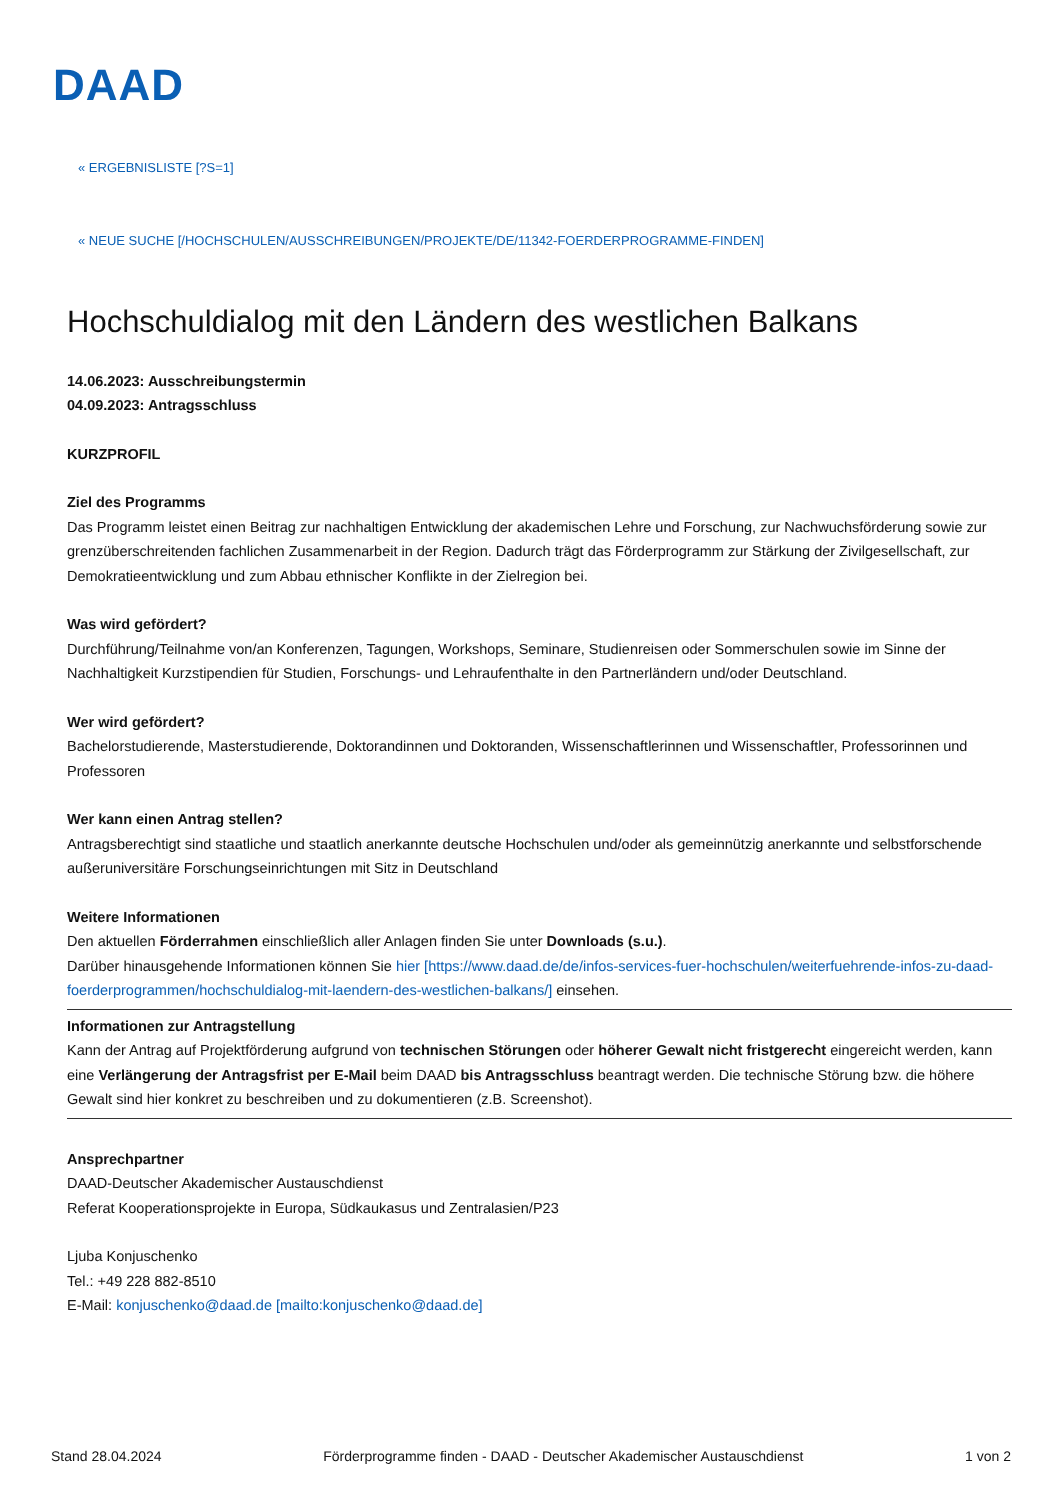DAAD
« ERGEBNISLISTE [?S=1]
« NEUE SUCHE [/HOCHSCHULEN/AUSSCHREIBUNGEN/PROJEKTE/DE/11342-FOERDERPROGRAMME-FINDEN]
Hochschuldialog mit den Ländern des westlichen Balkans
14.06.2023: Ausschreibungstermin
04.09.2023: Antragsschluss
KURZPROFIL
Ziel des Programms
Das Programm leistet einen Beitrag zur nachhaltigen Entwicklung der akademischen Lehre und Forschung, zur Nachwuchsförderung sowie zur grenzüberschreitenden fachlichen Zusammenarbeit in der Region. Dadurch trägt das Förderprogramm zur Stärkung der Zivilgesellschaft, zur Demokratieentwicklung und zum Abbau ethnischer Konflikte in der Zielregion bei.
Was wird gefördert?
Durchführung/Teilnahme von/an Konferenzen, Tagungen, Workshops, Seminare, Studienreisen oder Sommerschulen sowie im Sinne der Nachhaltigkeit Kurzstipendien für Studien, Forschungs- und Lehraufenthalte in den Partnerländern und/oder Deutschland.
Wer wird gefördert?
Bachelorstudierende, Masterstudierende, Doktorandinnen und Doktoranden, Wissenschaftlerinnen und Wissenschaftler, Professorinnen und Professoren
Wer kann einen Antrag stellen?
Antragsberechtigt sind staatliche und staatlich anerkannte deutsche Hochschulen und/oder als gemeinnützig anerkannte und selbstforschende außeruniversitäre Forschungseinrichtungen mit Sitz in Deutschland
Weitere Informationen
Den aktuellen Förderrahmen einschließlich aller Anlagen finden Sie unter Downloads (s.u.).
Darüber hinausgehende Informationen können Sie hier [https://www.daad.de/de/infos-services-fuer-hochschulen/weiterfuehrende-infos-zu-daad-foerderprogrammen/hochschuldialog-mit-laendern-des-westlichen-balkans/] einsehen.
Informationen zur Antragstellung
Kann der Antrag auf Projektförderung aufgrund von technischen Störungen oder höherer Gewalt nicht fristgerecht eingereicht werden, kann eine Verlängerung der Antragsfrist per E-Mail beim DAAD bis Antragsschluss beantragt werden. Die technische Störung bzw. die höhere Gewalt sind hier konkret zu beschreiben und zu dokumentieren (z.B. Screenshot).
Ansprechpartner
DAAD-Deutscher Akademischer Austauschdienst
Referat Kooperationsprojekte in Europa, Südkaukasus und Zentralasien/P23
Ljuba Konjuschenko
Tel.: +49 228 882-8510
E-Mail: konjuschenko@daad.de [mailto:konjuschenko@daad.de]
Stand 28.04.2024 Förderprogramme finden - DAAD - Deutscher Akademischer Austauschdienst 1 von 2